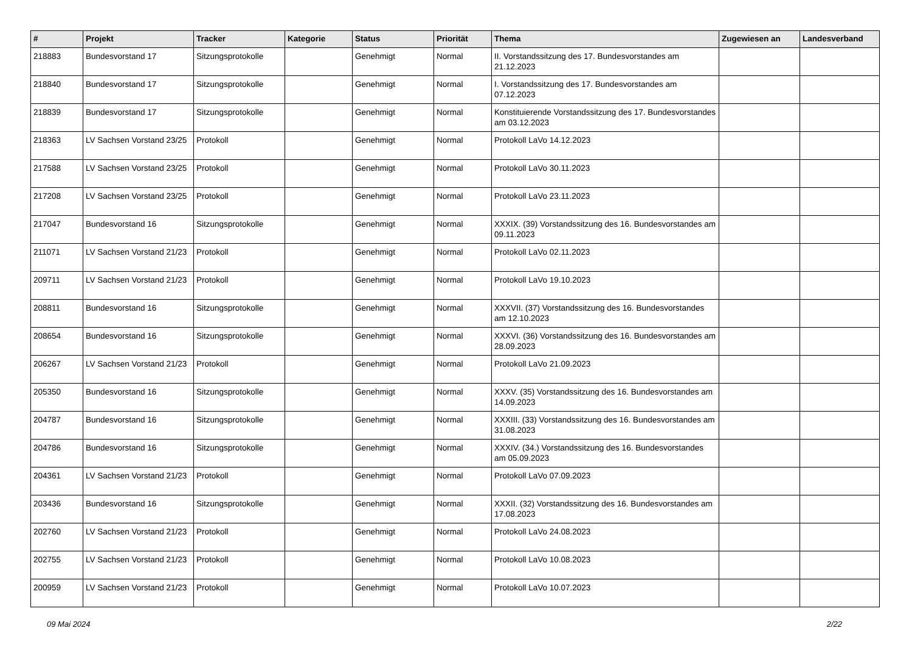| # | Projekt | Tracker | Kategorie | Status | Priorität | Thema | Zugewiesen an | Landesverband |
| --- | --- | --- | --- | --- | --- | --- | --- | --- |
| 218883 | Bundesvorstand 17 | Sitzungsprotokolle | | Genehmigt | Normal | II. Vorstandssitzung des 17. Bundesvorstandes am 21.12.2023 | | |
| 218840 | Bundesvorstand 17 | Sitzungsprotokolle | | Genehmigt | Normal | I. Vorstandssitzung des 17. Bundesvorstandes am 07.12.2023 | | |
| 218839 | Bundesvorstand 17 | Sitzungsprotokolle | | Genehmigt | Normal | Konstituierende Vorstandssitzung des 17. Bundesvorstandes am 03.12.2023 | | |
| 218363 | LV Sachsen Vorstand 23/25 | Protokoll | | Genehmigt | Normal | Protokoll LaVo 14.12.2023 | | |
| 217588 | LV Sachsen Vorstand 23/25 | Protokoll | | Genehmigt | Normal | Protokoll LaVo 30.11.2023 | | |
| 217208 | LV Sachsen Vorstand 23/25 | Protokoll | | Genehmigt | Normal | Protokoll LaVo 23.11.2023 | | |
| 217047 | Bundesvorstand 16 | Sitzungsprotokolle | | Genehmigt | Normal | XXXIX. (39) Vorstandssitzung des 16. Bundesvorstandes am 09.11.2023 | | |
| 211071 | LV Sachsen Vorstand 21/23 | Protokoll | | Genehmigt | Normal | Protokoll LaVo 02.11.2023 | | |
| 209711 | LV Sachsen Vorstand 21/23 | Protokoll | | Genehmigt | Normal | Protokoll LaVo 19.10.2023 | | |
| 208811 | Bundesvorstand 16 | Sitzungsprotokolle | | Genehmigt | Normal | XXXVII. (37) Vorstandssitzung des 16. Bundesvorstandes am 12.10.2023 | | |
| 208654 | Bundesvorstand 16 | Sitzungsprotokolle | | Genehmigt | Normal | XXXVI. (36) Vorstandssitzung des 16. Bundesvorstandes am 28.09.2023 | | |
| 206267 | LV Sachsen Vorstand 21/23 | Protokoll | | Genehmigt | Normal | Protokoll LaVo 21.09.2023 | | |
| 205350 | Bundesvorstand 16 | Sitzungsprotokolle | | Genehmigt | Normal | XXXV. (35) Vorstandssitzung des 16. Bundesvorstandes am 14.09.2023 | | |
| 204787 | Bundesvorstand 16 | Sitzungsprotokolle | | Genehmigt | Normal | XXXIII. (33) Vorstandssitzung des 16. Bundesvorstandes am 31.08.2023 | | |
| 204786 | Bundesvorstand 16 | Sitzungsprotokolle | | Genehmigt | Normal | XXXIV. (34.) Vorstandssitzung des 16. Bundesvorstandes am 05.09.2023 | | |
| 204361 | LV Sachsen Vorstand 21/23 | Protokoll | | Genehmigt | Normal | Protokoll LaVo 07.09.2023 | | |
| 203436 | Bundesvorstand 16 | Sitzungsprotokolle | | Genehmigt | Normal | XXXII. (32) Vorstandssitzung des 16. Bundesvorstandes am 17.08.2023 | | |
| 202760 | LV Sachsen Vorstand 21/23 | Protokoll | | Genehmigt | Normal | Protokoll LaVo 24.08.2023 | | |
| 202755 | LV Sachsen Vorstand 21/23 | Protokoll | | Genehmigt | Normal | Protokoll LaVo 10.08.2023 | | |
| 200959 | LV Sachsen Vorstand 21/23 | Protokoll | | Genehmigt | Normal | Protokoll LaVo 10.07.2023 | | |
09 Mai 2024 2/22